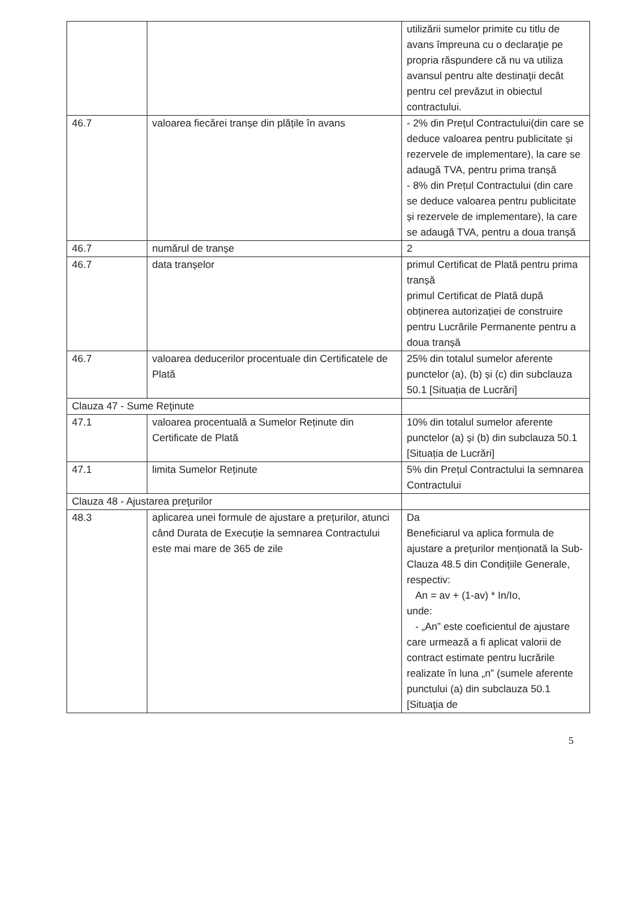| | | utilizării sumelor primite cu titlu de avans împreuna cu o declaraţie pe propria răspundere că nu va utiliza avansul pentru alte destinaţii decât pentru cel prevăzut in obiectul contractului. |
| 46.7 | valoarea fiecărei tranșe din plățile în avans | - 2% din Prețul Contractului(din care se deduce valoarea pentru publicitate și rezervele de implementare), la care se adaugă TVA, pentru prima tranșă - 8% din Prețul Contractului (din care se deduce valoarea pentru publicitate și rezervele de implementare), la care se adaugă TVA, pentru a doua tranșă |
| 46.7 | numărul de tranșe | 2 |
| 46.7 | data tranșelor | primul Certificat de Plată pentru prima tranșă primul Certificat de Plată după obținerea autorizației de construire pentru Lucrările Permanente pentru a doua tranșă |
| 46.7 | valoarea deducerilor procentuale din Certificatele de Plată | 25% din totalul sumelor aferente punctelor (a), (b) și (c) din subclauza 50.1 [Situația de Lucrări] |
| Clauza 47 - Sume Reţinute | | |
| 47.1 | valoarea procentuală a Sumelor Reținute din Certificate de Plată | 10% din totalul sumelor aferente punctelor (a) și (b) din subclauza 50.1 [Situația de Lucrări] |
| 47.1 | limita Sumelor Reținute | 5% din Prețul Contractului la semnarea Contractului |
| Clauza 48 - Ajustarea preţurilor | | |
| 48.3 | aplicarea unei formule de ajustare a prețurilor, atunci când Durata de Execuție la semnarea Contractului este mai mare de 365 de zile | Da Beneficiarul va aplica formula de ajustare a prețurilor menționată la Sub-Clauza 48.5 din Condițiile Generale, respectiv: An = av + (1-av) * In/Io, unde: - „An” este coeficientul de ajustare care urmează a fi aplicat valorii de contract estimate pentru lucrările realizate în luna „n” (sumele aferente punctului (a) din subclauza 50.1 [Situaţia de |
5